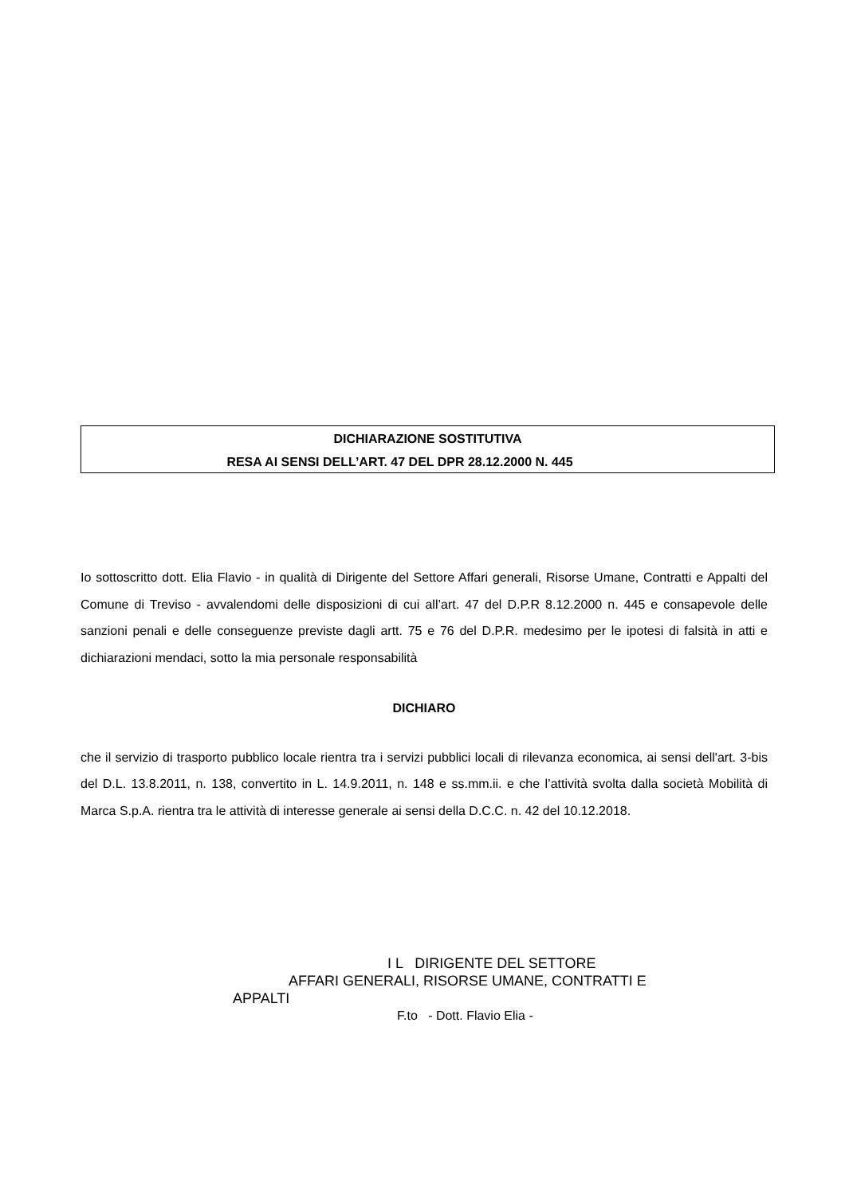DICHIARAZIONE SOSTITUTIVA
RESA AI SENSI DELL’ART. 47 DEL DPR 28.12.2000 N. 445
Io sottoscritto dott. Elia Flavio - in qualità di Dirigente del Settore Affari generali, Risorse Umane, Contratti e Appalti del Comune di Treviso - avvalendomi delle disposizioni di cui all’art. 47 del D.P.R 8.12.2000 n. 445 e consapevole delle sanzioni penali e delle conseguenze previste dagli artt. 75 e 76 del D.P.R. medesimo per le ipotesi di falsità in atti e dichiarazioni mendaci, sotto la mia personale responsabilità
DICHIARO
che il servizio di trasporto pubblico locale rientra tra i servizi pubblici locali di rilevanza economica, ai sensi dell'art. 3-bis del D.L. 13.8.2011, n. 138, convertito in L. 14.9.2011, n. 148 e ss.mm.ii. e che l’attività svolta dalla società Mobilità di Marca S.p.A. rientra tra le attività di interesse generale ai sensi della D.C.C. n. 42 del 10.12.2018.
I L DIRIGENTE DEL SETTORE
AFFARI GENERALI, RISORSE UMANE, CONTRATTI E
APPALTI
F.to - Dott. Flavio Elia -